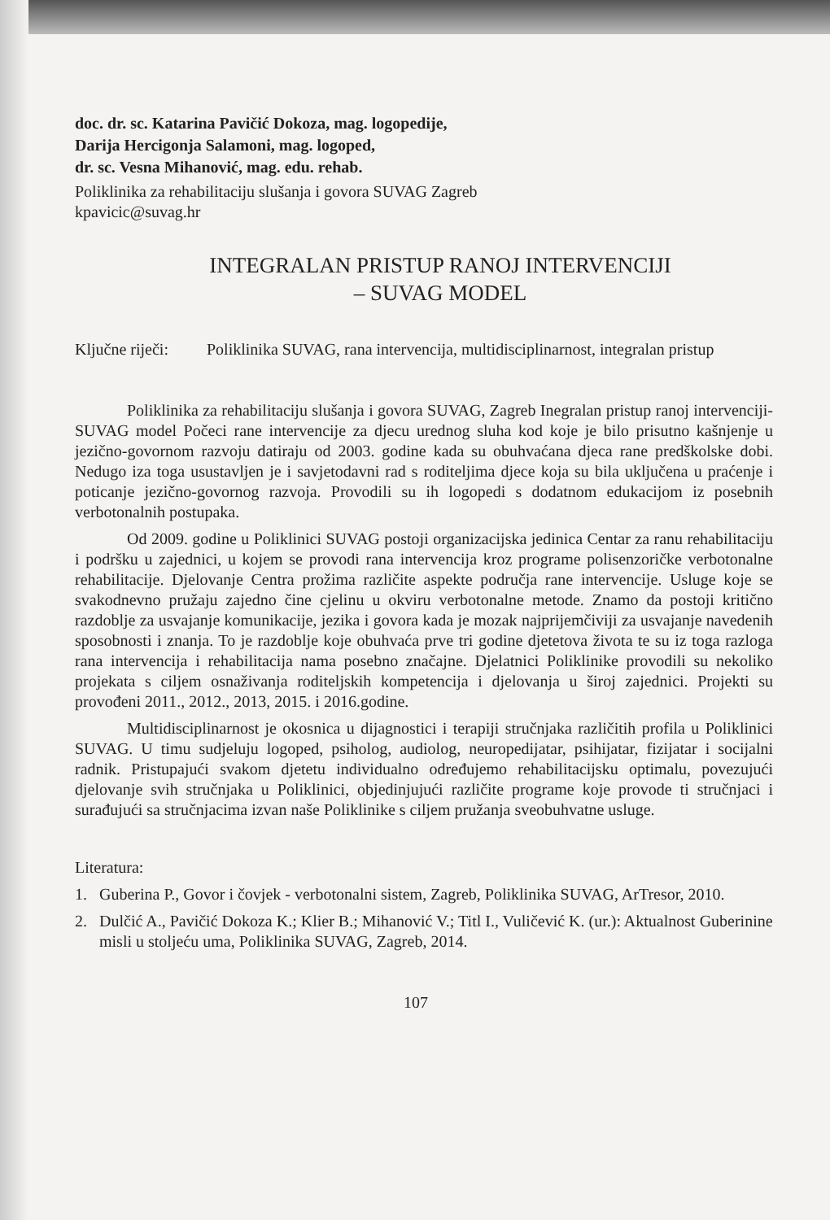doc. dr. sc. Katarina Pavičić Dokoza, mag. logopedije,
Darija Hercigonja Salamoni, mag. logoped,
dr. sc. Vesna Mihanović, mag. edu. rehab.
Poliklinika za rehabilitaciju slušanja i govora SUVAG Zagreb
kpavicic@suvag.hr
INTEGRALAN PRISTUP RANOJ INTERVENCIJI
– SUVAG MODEL
Ključne riječi: Poliklinika SUVAG, rana intervencija, multidisciplinarnost, integralan pristup
Poliklinika za rehabilitaciju slušanja i govora SUVAG, Zagreb Inegralan pristup ranoj intervenciji-SUVAG model Počeci rane intervencije za djecu urednog sluha kod koje je bilo prisutno kašnjenje u jezično-govornom razvoju datiraju od 2003. godine kada su obuhvaćana djeca rane predškolske dobi. Nedugo iza toga usustavljen je i savjetodavni rad s roditeljima djece koja su bila uključena u praćenje i poticanje jezično-govornog razvoja. Provodili su ih logopedi s dodatnom edukacijom iz posebnih verbotonalnih postupaka.
Od 2009. godine u Poliklinici SUVAG postoji organizacijska jedinica Centar za ranu rehabilitaciju i podršku u zajednici, u kojem se provodi rana intervencija kroz programe polisenzoričke verbotonalne rehabilitacije. Djelovanje Centra prožima različite aspekte područja rane intervencije. Usluge koje se svakodnevno pružaju zajedno čine cjelinu u okviru verbotonalne metode. Znamo da postoji kritično razdoblje za usvajanje komunikacije, jezika i govora kada je mozak najprijemčiviji za usvajanje navedenih sposobnosti i znanja. To je razdoblje koje obuhvaća prve tri godine djetetova života te su iz toga razloga rana intervencija i rehabilitacija nama posebno značajne. Djelatnici Poliklinike provodili su nekoliko projekata s ciljem osnaživanja roditeljskih kompetencija i djelovanja u široj zajednici. Projekti su provođeni 2011., 2012., 2013, 2015. i 2016.godine.
Multidisciplinarnost je okosnica u dijagnostici i terapiji stručnjaka različitih profila u Poliklinici SUVAG. U timu sudjeluju logoped, psiholog, audiolog, neuropedijatar, psihijatar, fizijatar i socijalni radnik. Pristupajući svakom djetetu individualno određujemo rehabilitacijsku optimalu, povezujući djelovanje svih stručnjaka u Poliklinici, objedinjujući različite programe koje provode ti stručnjaci i surađujući sa stručnjacima izvan naše Poliklinike s ciljem pružanja sveobuhvatne usluge.
Literatura:
1. Guberina P., Govor i čovjek - verbotonalni sistem, Zagreb, Poliklinika SUVAG, ArTresor, 2010.
2. Dulčić A., Pavičić Dokoza K.; Klier B.; Mihanović V.; Titl I., Vuličević K. (ur.): Aktualnost Guberinine misli u stoljeću uma, Poliklinika SUVAG, Zagreb, 2014.
107